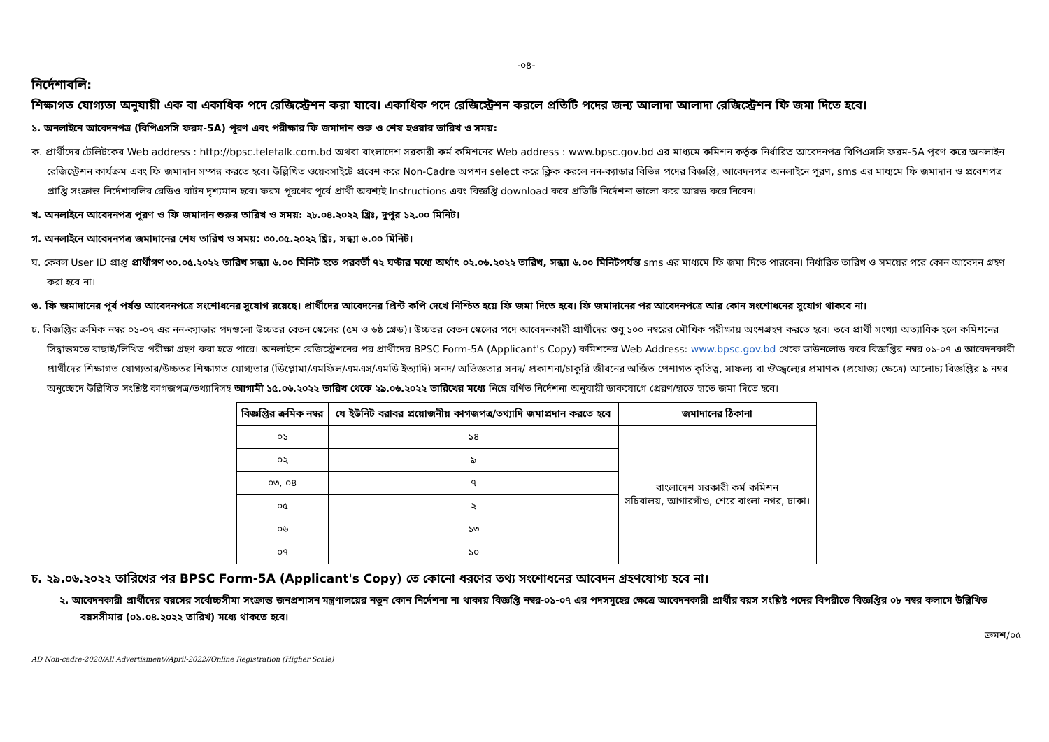-০৪-
নির্দেশাবলি:
শিক্ষাগত যোগ্যতা অনুযায়ী এক বা একাধিক পদে রেজিস্ট্রেশন করা যাবে। একাধিক পদে রেজিস্ট্রেশন করলে প্রতিটি পদের জন্য আলাদা আলাদা রেজিস্ট্রেশন ফি জমা দিতে হবে।
১. অনলাইনে আবেদনপত্র (বিপিএসসি ফরম-5A) পূরণ এবং পরীক্ষার ফি জমাদান শুরু ও শেষ হওয়ার তারিখ ও সময়:
ক. প্রার্থীদের টেলিটকের Web address : http://bpsc.teletalk.com.bd অথবা বাংলাদেশ সরকারী কর্ম কমিশনের Web address : www.bpsc.gov.bd এর মাধ্যমে কমিশন কর্তৃক নির্ধারিত আবেদনপত্র বিপিএসসি ফরম-5A পূরণ করে অনলাইন রেজিস্ট্রেশন কার্যক্রম এবং ফি জমাদান সম্পন্ন করতে হবে। উল্লিখিত ওয়েবসাইটে প্রবেশ করে Non-Cadre অপশন select করে ক্লিক করলে নন-ক্যাডার বিভিন্ন পদের বিজ্ঞপ্তি, আবেদনপত্র অনলাইনে পূরণ, sms এর মাধ্যমে ফি জমাদান ও প্রবেশপত্র প্রাপ্তি সংক্রান্ত নির্দেশাবলির রেডিও বাটন দৃশ্যমান হবে। ফরম পূরণের পূর্বে প্রার্থী অবশ্যই Instructions এবং বিজ্ঞপ্তি download করে প্রতিটি নির্দেশনা ভালো করে আয়ত্ত করে নিবেন।
খ. অনলাইনে আবেদনপত্র পূরণ ও ফি জমাদান শুরুর তারিখ ও সময়: ২৮.০৪.২০২২ খ্রিঃ, দুপুর ১২.০০ মিনিট।
গ. অনলাইনে আবেদনপত্র জমাদানের শেষ তারিখ ও সময়: ৩০.০৫.২০২২ খ্রিঃ, সন্ধ্যা ৬.০০ মিনিট।
ঘ. কেবল User ID প্রাপ্ত প্রার্থীগণ ৩০.০৫.২০২২ তারিখ সন্ধ্যা ৬.০০ মিনিট হতে পরবর্তী ৭২ ঘণ্টার মধ্যে অর্থাৎ ০২.০৬.২০২২ তারিখ, সন্ধ্যা ৬.০০ মিনিটপর্যন্ত sms এর মাধ্যমে ফি জমা দিতে পারবেন। নির্ধারিত তারিখ ও সময়ের পরে কোন আবেদন গ্রহণ করা হবে না।
ঙ. ফি জমাদানের পূর্ব পর্যন্ত আবেদনপত্রে সংশোধনের সুযোগ রয়েছে। প্রার্থীদের আবেদনের প্রিন্ট কপি দেখে নিশ্চিত হয়ে ফি জমা দিতে হবে। ফি জমাদানের পর আবেদনপত্রে আর কোন সংশোধনের সুযোগ থাকবে না।
চ. বিজ্ঞপ্তির ক্রমিক নম্বর ০১-০৭ এর নন-ক্যাডার পদগুলো উচ্চতর বেতন স্কেলের (৫ম ও ৬ষ্ঠ গ্রেড)। উচ্চতর বেতন স্কেলের পদে আবেদনকারী প্রার্থীদের শুধু ১০০ নম্বরের মৌখিক পরীক্ষায় অংশগ্রহণ করতে হবে। তবে প্রার্থী সংখ্যা অত্যাধিক হলে কমিশনের সিদ্ধান্তমতে বাছাই/লিখিত পরীক্ষা গ্রহণ করা হতে পারে। অনলাইনে রেজিস্ট্রেশনের পর প্রার্থীদের BPSC Form-5A (Applicant's Copy) কমিশনের Web Address: www.bpsc.gov.bd থেকে ডাউনলোড করে বিজ্ঞপ্তির নম্বর ০১-০৭ এ আবেদনকারী প্রার্থীদের শিক্ষাগত যোগ্যতার/উচ্চতর শিক্ষাগত যোগ্যতার (ডিপ্লোমা/এমফিল/এমএস/এমডি ইত্যাদি) সনদ/ অভিজ্ঞতার সনদ/ প্রকাশনা/চাকুরি জীবনের অর্জিত পেশাগত কৃতিত্ব, সাফল্য বা ঔজ্জ্বল্যের প্রমাণক (প্রযোজ্য ক্ষেত্রে) আলোচ্য বিজ্ঞপ্তির ৯ নম্বর অনুচ্ছেদে উল্লিখিত সংশ্লিষ্ট কাগজপত্র/তথ্যাদিসহ আগামী ১৫.০৬.২০২২ তারিখ থেকে ২৯.০৬.২০২২ তারিখের মধ্যে নিম্নে বর্ণিত নির্দেশনা অনুযায়ী ডাকযোগে প্রেরণ/হাতে হাতে জমা দিতে হবে।
| বিজ্ঞপ্তির ক্রমিক নম্বর | যে ইউনিট বরাবর প্রয়োজনীয় কাগজপত্র/তথ্যাদি জমাপ্রদান করতে হবে | জমাদানের ঠিকানা |
| --- | --- | --- |
| ০১ | ১৪ | বাংলাদেশ সরকারী কর্ম কমিশন সচিবালয়, আগারগাঁও, শেরে বাংলা নগর, ঢাকা। |
| ০২ | ৯ | |
| ০৩, ০৪ | ৭ | |
| ০৫ | ২ | |
| ০৬ | ১৩ | |
| ০৭ | ১০ | |
চ. ২৯.০৬.২০২২ তারিখের পর BPSC Form-5A (Applicant's Copy) তে কোনো ধরণের তথ্য সংশোধনের আবেদন গ্রহণযোগ্য হবে না।
২. আবেদনকারী প্রার্থীদের বয়সের সর্বোচ্চসীমা সংক্রান্ত জনপ্রশাসন মন্ত্রণালয়ের নতুন কোন নির্দেশনা না থাকায় বিজ্ঞপ্তি নম্বর-০১-০৭ এর পদসমূহের ক্ষেত্রে আবেদনকারী প্রার্থীর বয়স সংশ্লিষ্ট পদের বিপরীতে বিজ্ঞপ্তির ০৮ নম্বর কলামে উল্লিখিত বয়সসীমার (০১.০৪.২০২২ তারিখ) মধ্যে থাকতে হবে।
ক্রমশ/০৫
AD Non-cadre-2020/All Advertisment//April-2022//Online Registration (Higher Scale)